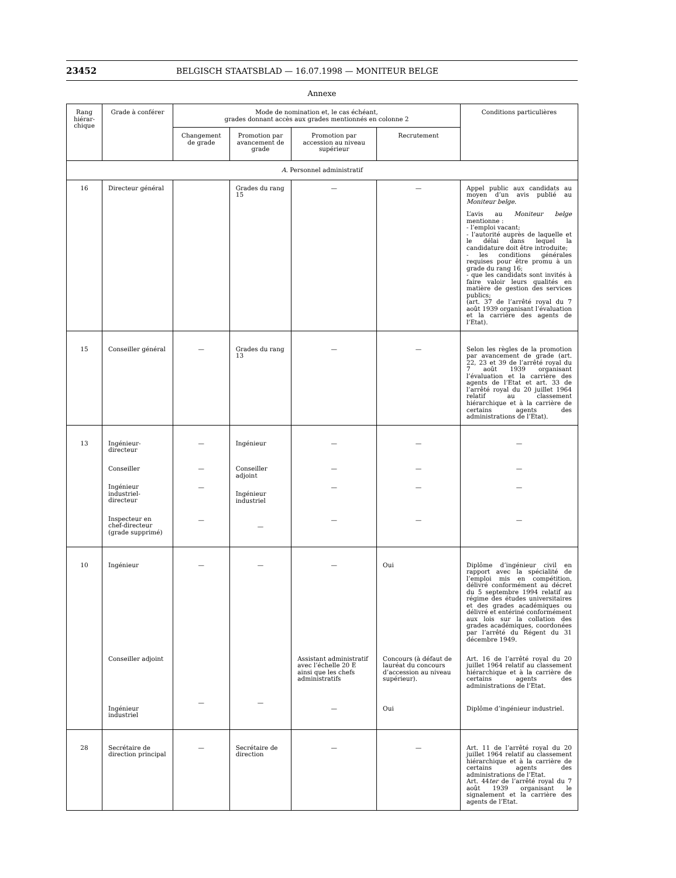23452 BELGISCH STAATSBLAD — 16.07.1998 — MONITEUR BELGE
Annexe
| Rang hiérar-chique | Grade à conférer | Mode de nomination et, le cas échéant, grades donnant accès aux grades mentionnés en colonne 2 | | | | Conditions particulières |
| --- | --- | --- | --- | --- | --- | --- |
| | | Changement de grade | Promotion par avancement de grade | Promotion par accession au niveau supérieur | Recrutement | |
| A. Personnel administratif | | | | | | |
| 16 | Directeur général | | Grades du rang 15 | — | — | Appel public aux candidats au moyen d’un avis publié au Moniteur belge . L’avis au Moniteur belge mentionne : - l’emploi vacant; - l’autorité auprès de laquelle et le délai dans lequel la candidature doit être introduite; - les conditions générales requises pour être promu à un grade du rang 16; - que les candidats sont invités à faire valoir leurs qualités en matière de gestion des services publics; (art. 37 de l’arrêté royal du 7 août 1939 organisant l’évaluation et la carrière des agents de l’Etat). |
| 15 | Conseiller général | — | Grades du rang 13 | — | — | Selon les règles de la promotion par avancement de grade (art. 22, 23 et 39 de l’arrêté royal du 7 août 1939 organisant l’évaluation et la carrière des agents de l’Etat et art. 33 de l’arrêté royal du 20 juillet 1964 relatif au classement hiérarchique et à la carrière de certains agents des administrations de l’Etat). |
| 13 | Ingénieur-directeur Conseiller Ingénieur industriel-directeur Inspecteur en chef-directeur (grade supprimé) | — — — — | Ingénieur Conseiller adjoint Ingénieur industriel — | — — — — | — — — — | — — — — |
| 10 | Ingénieur Conseiller adjoint Ingénieur industriel | — — | — — | — Assistant administratif avec l’échelle 20 E ainsi que les chefs administratifs — | Oui Concours (à défaut de lauréat du concours d’accession au niveau supérieur). Oui | Diplôme d’ingénieur civil en rapport avec la spécialité de l’emploi mis en compétition, délivré conformément au décret du 5 septembre 1994 relatif au régime des études universitaires et des grades académiques ou délivré et entériné conformément aux lois sur la collation des grades académiques, coordonées par l’arrêté du Régent du 31 décembre 1949. Art. 16 de l’arrêté royal du 20 juillet 1964 relatif au classement hiérarchique et à la carrière de certains agents des administrations de l’Etat. Diplôme d’ingénieur industriel. |
| 28 | Secrétaire de direction principal | — | Secrétaire de direction | — | — | Art. 11 de l’arrêté royal du 20 juillet 1964 relatif au classement hiérarchique et à la carrière de certains agents des administrations de l’Etat. Art. 44 ter de l’arrêté royal du 7 août 1939 organisant le signalement et la carrière des agents de l’Etat. |